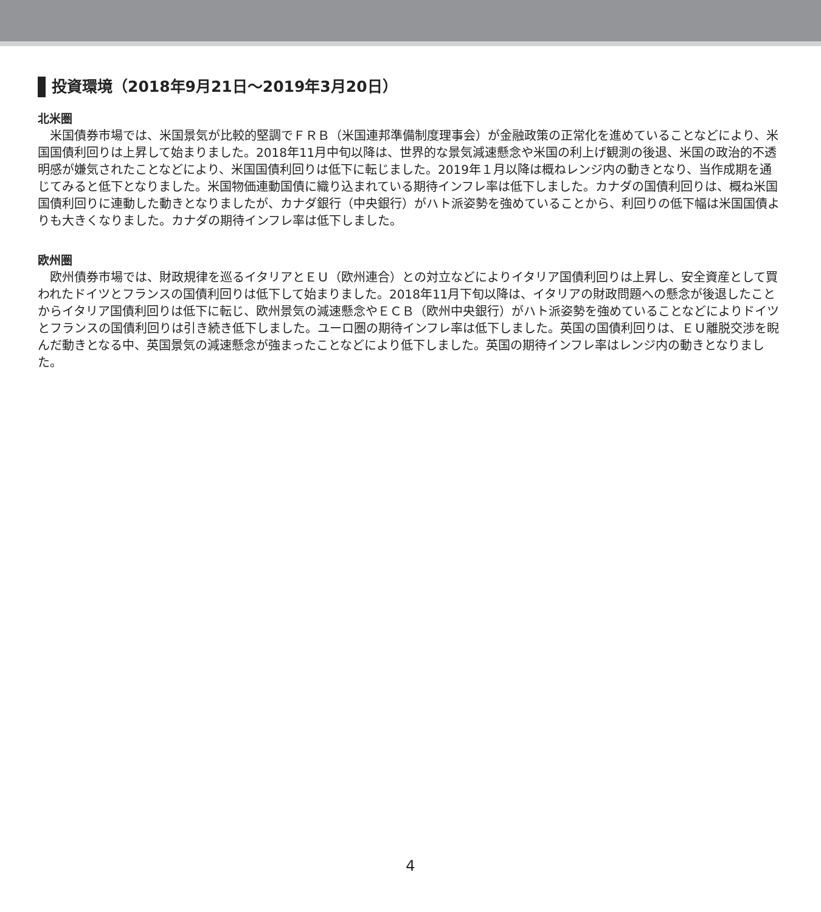投資環境（2018年9月21日～2019年3月20日）
北米圏
米国債券市場では、米国景気が比較的堅調でＦＲＢ（米国連邦準備制度理事会）が金融政策の正常化を進めていることなどにより、米国国債利回りは上昇して始まりました。2018年11月中旬以降は、世界的な景気減速懸念や米国の利上げ観測の後退、米国の政治的不透明感が嫌気されたことなどにより、米国国債利回りは低下に転じました。2019年１月以降は概ねレンジ内の動きとなり、当作成期を通じてみると低下となりました。米国物価連動国債に織り込まれている期待インフレ率は低下しました。カナダの国債利回りは、概ね米国国債利回りに連動した動きとなりましたが、カナダ銀行（中央銀行）がハト派姿勢を強めていることから、利回りの低下幅は米国国債よりも大きくなりました。カナダの期待インフレ率は低下しました。
欧州圏
欧州債券市場では、財政規律を巡るイタリアとＥＵ（欧州連合）との対立などによりイタリア国債利回りは上昇し、安全資産として買われたドイツとフランスの国債利回りは低下して始まりました。2018年11月下旬以降は、イタリアの財政問題への懸念が後退したことからイタリア国債利回りは低下に転じ、欧州景気の減速懸念やＥＣＢ（欧州中央銀行）がハト派姿勢を強めていることなどによりドイツとフランスの国債利回りは引き続き低下しました。ユーロ圏の期待インフレ率は低下しました。英国の国債利回りは、ＥＵ離脱交渉を睨んだ動きとなる中、英国景気の減速懸念が強まったことなどにより低下しました。英国の期待インフレ率はレンジ内の動きとなりました。
4